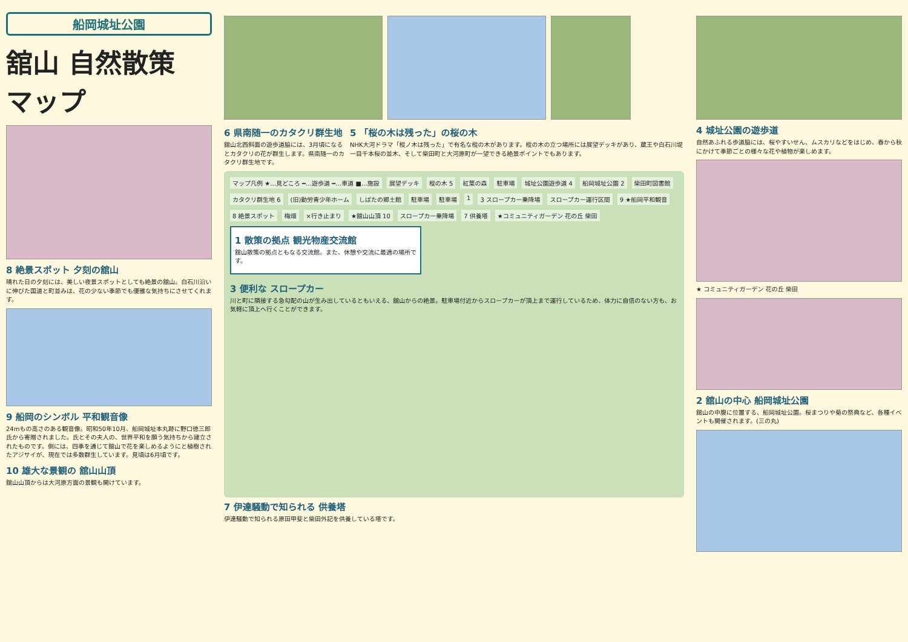船岡城址公園
舘山 自然散策
マップ
8 絶景スポット 夕刻の舘山
晴れた日の夕刻には、美しい夜景スポットとしても絶景の舘山。白石川沿いに伸びた国道と町並みは、花の少ない季節でも優雅な気持ちにさせてくれます。
9 船岡のシンボル 平和観音像
24mもの高さのある観音像。昭和50年10月、船岡城址本丸跡に野口徳三郎氏から寄贈されました。氏とその夫人の、世界平和を願う気持ちから建立されたものです。側には、四季を通じて舘山で花を楽しめるようにと植樹されたアジサイが、現在では多数群生しています。見頃は6月頃です。
10 雄大な景観の 舘山山頂
舘山山頂からは大河原方面の景観も開けています。
6 県南随一のカタクリ群生地
舘山北西斜面の遊歩道脇には、3月頃になるとカタクリの花が群生します。県南随一のカタクリ群生地です。
5 「桜の木は残った」の桜の木
NHK大河ドラマ「樅ノ木は残った」で有名な樅の木があります。樅の木の立つ場所には展望デッキがあり、蔵王や白石川堤一目千本桜の並木、そして柴田町と大河原町が一望できる絶景ポイントでもあります。
マップ凡例 ★…見どころ ━…遊歩道 ━…車道 ■…施設 展望デッキ 樅の木 5 紅葉の森 駐車場 城址公園遊歩道 4 船岡城址公園 2 柴田町図書館 カタクリ群生地 6 (旧)勤労青少年ホーム しばたの郷土館 駐車場 駐車場 1 3 スロープカー乗降場 スロープカー運行区間 9 ★船岡平和観音 8 絶景スポット 梅畑 ×行き止まり ★舘山山頂 10 スロープカー乗降場 7 供養塔 ★コミュニティガーデン 花の丘 柴田
1 散策の拠点 観光物産交流館
舘山散策の拠点ともなる交流館。また、休憩や交流に最適の場所です。
3 便利な スロープカー
川と町に隣接する急勾配の山が生み出しているともいえる、舘山からの絶景。駐車場付近からスロープカーが頂上まで運行しているため、体力に自信のない方も、お気軽に頂上へ行くことができます。
7 伊達騒動で知られる 供養塔
伊達騒動で知られる原田甲斐と柴田外記を供養している塔です。
4 城址公園の遊歩道
自然あふれる歩道脇には、桜やすいせん、ムスカリなどをはじめ、春から秋にかけて季節ごとの様々な花や植物が楽しめます。
★ コミュニティガーデン 花の丘 柴田
2 舘山の中心 船岡城址公園
舘山の中腹に位置する、船岡城址公園。桜まつりや菊の祭典など、各種イベントも開催されます。(三の丸)